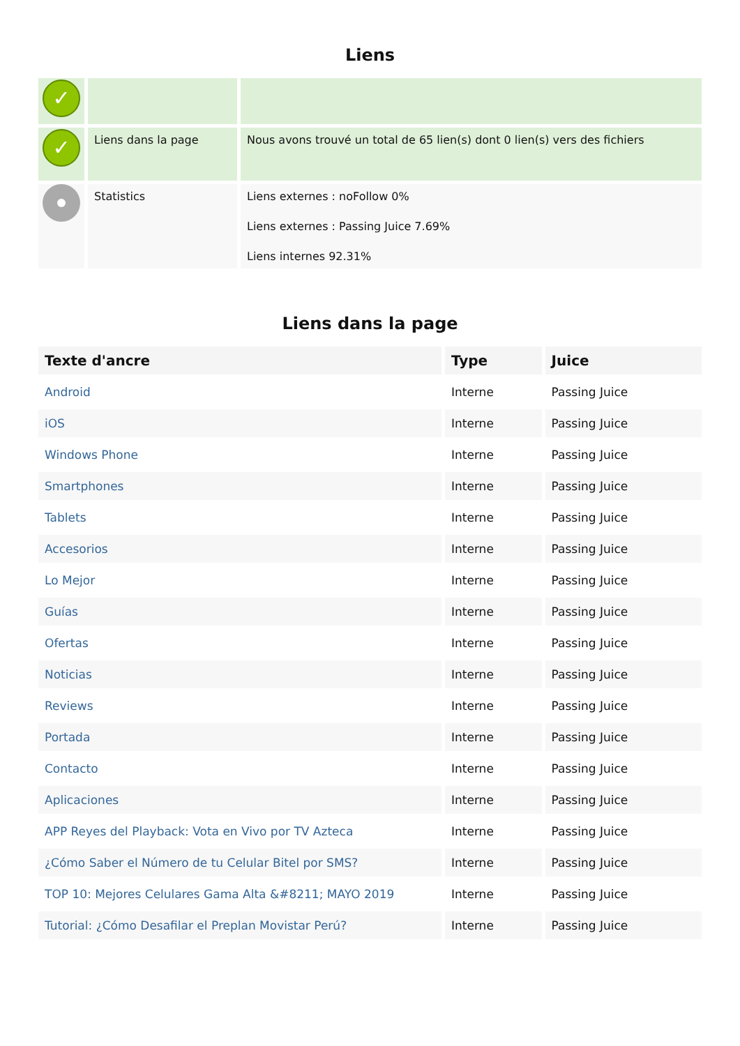Liens
| ✓ | | |
| ✓ | Liens dans la page | Nous avons trouvé un total de 65 lien(s) dont 0 lien(s) vers des fichiers |
| | Statistics | Liens externes : noFollow 0% Liens externes : Passing Juice 7.69% Liens internes 92.31% |
Liens dans la page
| Texte d'ancre | Type | Juice |
| --- | --- | --- |
| Android | Interne | Passing Juice |
| iOS | Interne | Passing Juice |
| Windows Phone | Interne | Passing Juice |
| Smartphones | Interne | Passing Juice |
| Tablets | Interne | Passing Juice |
| Accesorios | Interne | Passing Juice |
| Lo Mejor | Interne | Passing Juice |
| Guías | Interne | Passing Juice |
| Ofertas | Interne | Passing Juice |
| Noticias | Interne | Passing Juice |
| Reviews | Interne | Passing Juice |
| Portada | Interne | Passing Juice |
| Contacto | Interne | Passing Juice |
| Aplicaciones | Interne | Passing Juice |
| APP Reyes del Playback: Vota en Vivo por TV Azteca | Interne | Passing Juice |
| ¿Cómo Saber el Número de tu Celular Bitel por SMS? | Interne | Passing Juice |
| TOP 10: Mejores Celulares Gama Alta &#8211; MAYO 2019 | Interne | Passing Juice |
| Tutorial: ¿Cómo Desafilar el Preplan Movistar Perú? | Interne | Passing Juice |